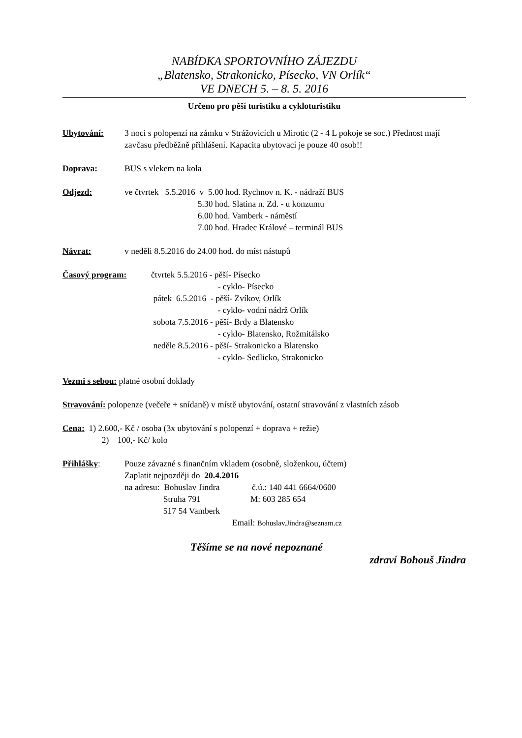NABÍDKA SPORTOVNÍHO ZÁJEZDU
„Blatensko, Strakonicko, Písecko, VN Orlík“
VE DNECH 5. – 8. 5. 2016
Určeno pro pěší turistiku a cykloturistiku
Ubytování: 3 noci s polopenzí na zámku v Strážovicích u Mirotic (2 - 4 L pokoje se soc.) Přednost mají zavčasu předběžně přihlášení. Kapacita ubytovací je pouze 40 osob!!
Doprava: BUS s vlekem na kola
Odjezd: ve čtvrtek 5.5.2016 v 5.00 hod. Rychnov n. K. - nádraží BUS 5.30 hod. Slatina n. Zd. - u konzumu 6.00 hod. Vamberk - náměstí 7.00 hod. Hradec Králové – terminál BUS
Návrat: v neděli 8.5.2016 do 24.00 hod. do míst nástupů
Časový program: čtvrtek 5.5.2016 - pěší- Písecko - cyklo- Písecko pátek 6.5.2016 - pěší- Zvíkov, Orlík - cyklo- vodní nádrž Orlík sobota 7.5.2016 - pěší- Brdy a Blatensko - cyklo- Blatensko, Rožmitálsko neděle 8.5.2016 - pěší- Strakonicko a Blatensko - cyklo- Sedlicko, Strakonicko
Vezmi s sebou: platné osobní doklady
Stravování: polopenze (večeře + snídaně) v místě ubytování, ostatní stravování z vlastních zásob
Cena: 1) 2.600,- Kč / osoba (3x ubytování s polopenzí + doprava + režie) 2) 100,- Kč/ kolo
Přihlášky: Pouze závazné s finančním vkladem (osobně, složenkou, účtem) Zaplatit nejpozději do 20.4.2016 na adresu: Bohuslav Jindra č.ú.: 140 441 6664/0600 Struha 791 M: 603 285 654 517 54 Vamberk Email: Bohuslav.Jindra@seznam.cz
Těšíme se na nové nepoznané
zdraví Bohouš Jindra